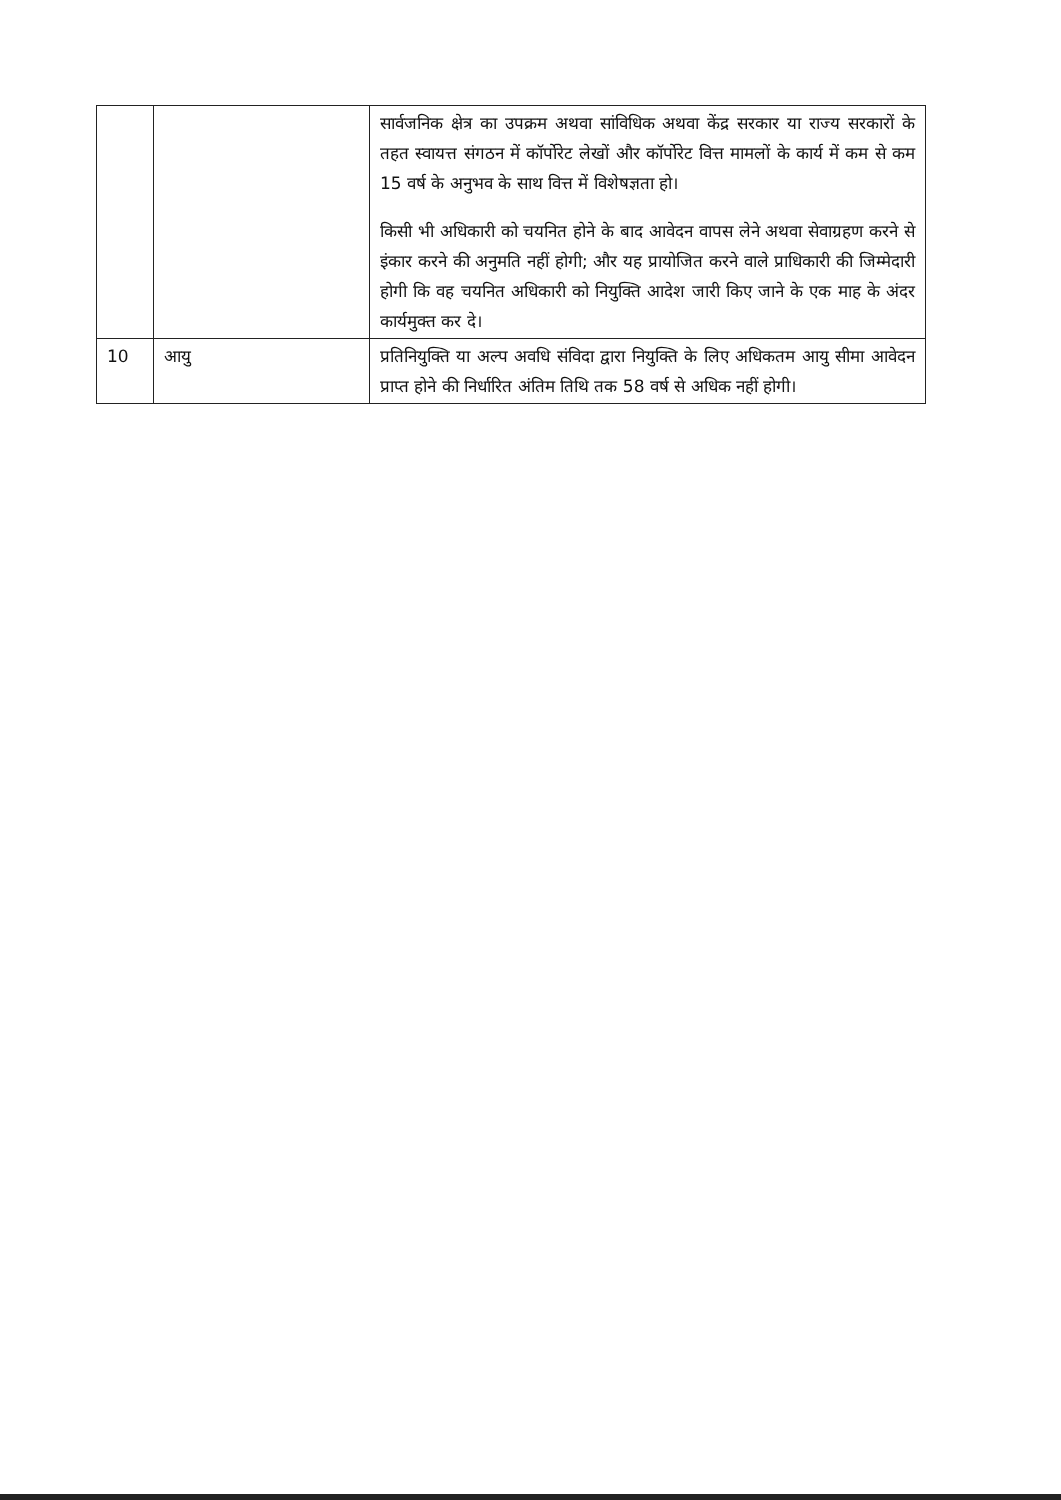| | | सार्वजनिक क्षेत्र का उपक्रम अथवा सांविधिक अथवा केंद्र सरकार या राज्य सरकारों के तहत स्वायत्त संगठन में कॉर्पोरेट लेखों और कॉर्पोरेट वित्त मामलों के कार्य में कम से कम 15 वर्ष के अनुभव के साथ वित्त में विशेषज्ञता हो। किसी भी अधिकारी को चयनित होने के बाद आवेदन वापस लेने अथवा सेवाग्रहण करने से इंकार करने की अनुमति नहीं होगी; और यह प्रायोजित करने वाले प्राधिकारी की जिम्मेदारी होगी कि वह चयनित अधिकारी को नियुक्ति आदेश जारी किए जाने के एक माह के अंदर कार्यमुक्त कर दे। |
| 10 | आयु | प्रतिनियुक्ति या अल्प अवधि संविदा द्वारा नियुक्ति के लिए अधिकतम आयु सीमा आवेदन प्राप्त होने की निर्धारित अंतिम तिथि तक 58 वर्ष से अधिक नहीं होगी। |